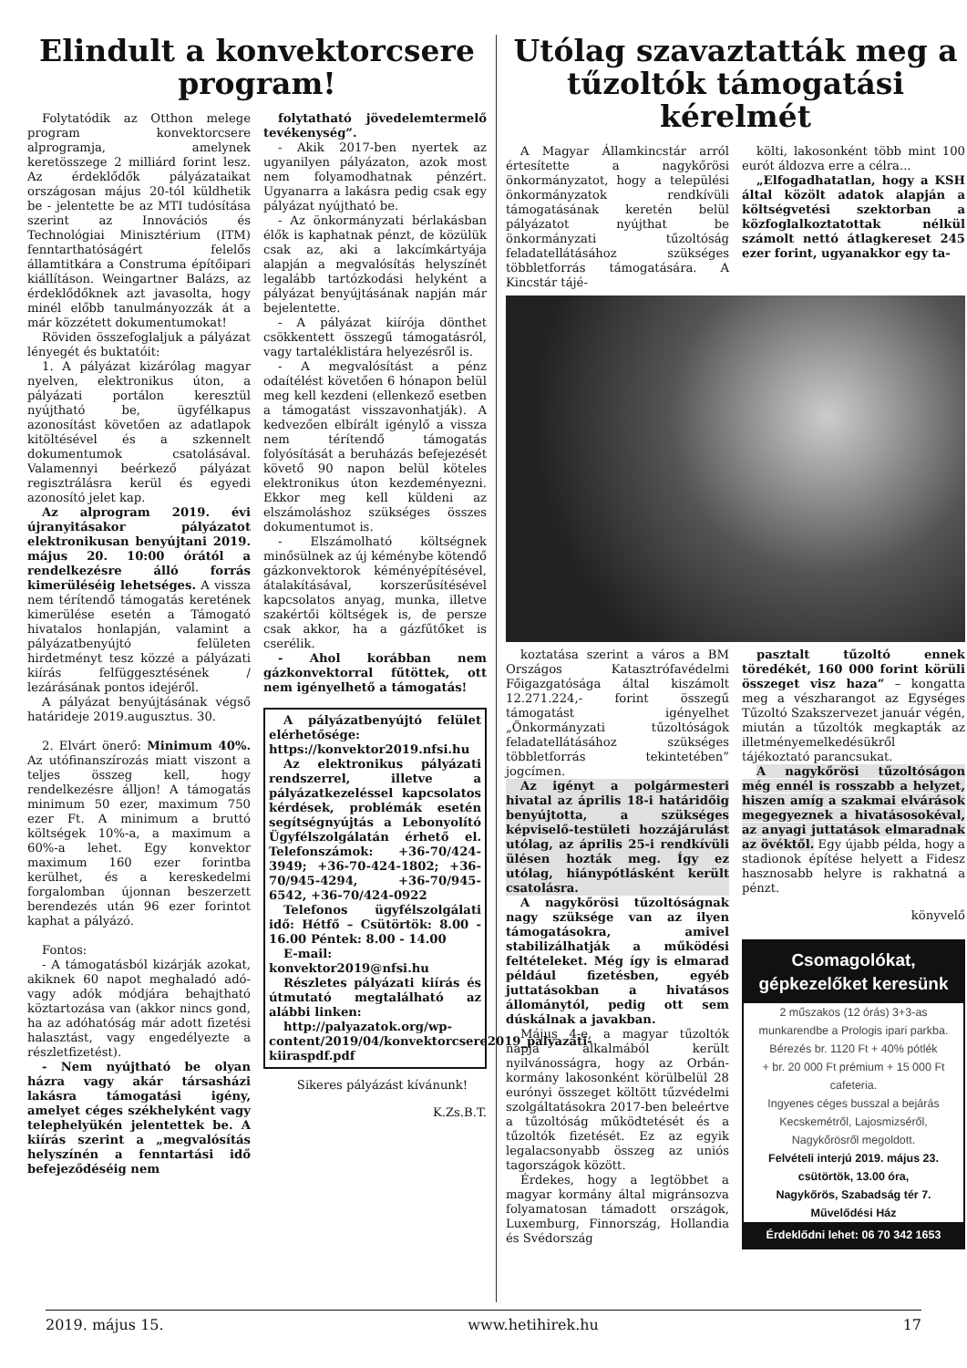Elindult a konvektorcsere program!
Folytatódik az Otthon melege program konvektorcsere alprogramja, amelynek keretösszege 2 milliárd forint lesz. Az érdeklődők pályázataikat országosan május 20-tól küldhetik be - jelentette be az MTI tudósítása szerint az Innovációs és Technológiai Minisztérium (ITM) fenntarthatóságért felelős államtitkára a Construma építőipari kiállításon. Weingartner Balázs, az érdeklődőknek azt javasolta, hogy minél előbb tanulmányozzák át a már közzétett dokumentumokat!
Röviden összefoglaljuk a pályázat lényegét és buktatóit:
1. A pályázat kizárólag magyar nyelven, elektronikus úton, a pályázati portálon keresztül nyújtható be, ügyfélkapus azonosítást követően az adatlapok kitöltésével és a szkennelt dokumentumok csatolásával. Valamennyi beérkező pályázat regisztrálásra kerül és egyedi azonosító jelet kap.
Az alprogram 2019. évi újranyitásakor pályázatot elektronikusan benyújtani 2019. május 20. 10:00 órától a rendelkezésre álló forrás kimerüléséig lehetséges. A vissza nem térítendő támogatás keretének kimerülése esetén a Támogató hivatalos honlapján, valamint a pályázatbenyújtó felületen hirdetményt tesz közzé a pályázati kiírás felfüggesztésének / lezárásának pontos idejéről.
A pályázat benyújtásának végső határideje 2019.augusztus. 30.
2. Elvárt önerő: Minimum 40%. Az utófinanszírozás miatt viszont a teljes összeg kell, hogy rendelkezésre álljon! A támogatás minimum 50 ezer, maximum 750 ezer Ft. A minimum a bruttó költségek 10%-a, a maximum a 60%-a lehet. Egy konvektor maximum 160 ezer forintba kerülhet, és a kereskedelmi forgalomban újonnan beszerzett berendezés után 96 ezer forintot kaphat a pályázó.
Fontos:
- A támogatásból kizárják azokat, akiknek 60 napot meghaladó adó- vagy adók módjára behajtható köztartozása van (akkor nincs gond, ha az adóhatóság már adott fizetési halasztást, vagy engedélyezte a részletfizetést).
- Nem nyújtható be olyan házra vagy akár társasházi lakásra támogatási igény, amelyet céges székhelyként vagy telephelyükén jelentettek be. A kiírás szerint a „megvalósítás helyszínén a fenntartási idő befejeződéséig nem
folytatható jövedelemtermelő tevékenység”.
- Akik 2017-ben nyertek az ugyanilyen pályázaton, azok most nem folyamodhatnak pénzért. Ugyanarra a lakásra pedig csak egy pályázat nyújtható be.
- Az önkormányzati bérlakásban élők is kaphatnak pénzt, de közülük csak az, aki a lakcímkártyája alapján a megvalósítás helyszínét legalább tartózkodási helyként a pályázat benyújtásának napján már bejelentette.
- A pályázat kiírója dönthet csökkentett összegű támogatásról, vagy tartaléklistára helyezésről is.
- A megvalósítást a pénz odaítélést követően 6 hónapon belül meg kell kezdeni (ellenkező esetben a támogatást visszavonhatják). A kedvezően elbírált igénylő a vissza nem térítendő támogatás folyósítását a beruházás befejezését követő 90 napon belül köteles elektronikus úton kezdeményezni. Ekkor meg kell küldeni az elszámoláshoz szükséges összes dokumentumot is.
- Elszámolható költségnek minősülnek az új kéménybe kötendő gázkonvektorok kéményépítésével, átalakításával, korszerűsítésével kapcsolatos anyag, munka, illetve szakértői költségek is, de persze csak akkor, ha a gázfűtőket is cserélik.
- Ahol korábban nem gázkonvektorral fűtöttek, ott nem igényelhető a támogatás!
A pályázatbenyújtó felület elérhetősége: https://konvektor2019.nfsi.hu
Az elektronikus pályázati rendszerrel, illetve a pályázatkezeléssel kapcsolatos kérdések, problémák esetén segítségnyújtás a Lebonyolító Ügyfélszolgálatán érhető el. Telefonszámok: +36-70/424-3949; +36-70-424-1802; +36-70/945-4294, +36-70/945-6542, +36-70/424-0922
Telefonos ügyfélszolgálati idő: Hétfő – Csütörtök: 8.00 - 16.00 Péntek: 8.00 - 14.00
E-mail: konvektor2019@nfsi.hu
Részletes pályázati kiírás és útmutató megtalálható az alábbi linken:
http://palyazatok.org/wp-content/2019/04/konvektorcsere2019_palyazati-kiiraspdf.pdf
Sikeres pályázást kívánunk!
K.Zs.B.T.
Utólag szavaztatták meg a tűzoltók támogatási kérelmét
A Magyar Államkincstár arról értesítette a nagykőrösi önkormányzatot, hogy a települési önkormányzatok rendkívüli támogatásának keretén belül pályázatot nyújthat be önkormányzati tűzoltóság feladatellátásához szükséges többletforrás támogatására. A Kincstár tájé-
költi, lakosonként több mint 100 eurót áldozva erre a célra...
„Elfogadhatatlan, hogy a KSH által közölt adatok alapján a költségvetési szektorban a közfoglalkoztatottak nélkül számolt nettó átlagkereset 245 ezer forint, ugyanakkor egy ta-
koztatása szerint a város a BM Országos Katasztrófavédelmi Főigazgatósága által kiszámolt 12.271.224,- forint összegű támogatást igényelhet „Önkormányzati tűzoltóságok feladatellátásához szükséges többletforrás tekintetében” jogcímen.
Az igényt a polgármesteri hivatal az április 18-i határidőig benyújtotta, a szükséges képviselő-testületi hozzájárulást utólag, az április 25-i rendkívüli ülésen hozták meg. Így ez utólag, hiánypótlásként került csatolásra.
A nagykőrösi tűzoltóságnak nagy szüksége van az ilyen támogatásokra, amivel stabilizálhatják a működési feltételeket. Még így is elmarad például fizetésben, egyéb juttatásokban a hivatásos állománytól, pedig ott sem dúskálnak a javakban.
Május 4-e, a magyar tűzoltók napja alkalmából került nyilvánosságra, hogy az Orbán-kormány lakosonként körülbelül 28 eurónyi összeget költött tűzvédelmi szolgáltatásokra 2017-ben beleértve a tűzoltóság működtetését és a tűzoltók fizetését. Ez az egyik legalacsonyabb összeg az uniós tagországok között.
Érdekes, hogy a legtöbbet a magyar kormány által migránsozva folyamatosan támadott országok, Luxemburg, Finnország, Hollandia és Svédország
pasztalt tűzoltó ennek töredékét, 160 000 forint körüli összeget visz haza” – kongatta meg a vészharangot az Egységes Tűzoltó Szakszervezet január végén, miután a tűzoltók megkapták az illetményemelkedésükről tájékoztató parancsukat.
A nagykőrösi tűzoltóságon még ennél is rosszabb a helyzet, hiszen amíg a szakmai elvárások megegyeznek a hivatásosokéval, az anyagi juttatások elmaradnak az övéktől. Egy újabb példa, hogy a stadionok építése helyett a Fidesz hasznosabb helyre is rakhatná a pénzt.
könyvelő
Csomagolókat,
gépkezelőket keresünk
2 műszakos (12 órás) 3+3-as
munkarendbe a Prologis ipari parkba.
Bérezés br. 1120 Ft + 40% pótlék
+ br. 20 000 Ft prémium + 15 000 Ft
cafeteria.
Ingyenes céges busszal a bejárás
Kecskemétről, Lajosmizséről,
Nagykőrösről megoldott.
Felvételi interjú 2019. május 23.
csütörtök, 13.00 óra,
Nagykőrös, Szabadság tér 7.
Művelődési Ház
Érdeklődni lehet: 06 70 342 1653
2019. május 15. www.hetihirek.hu 17